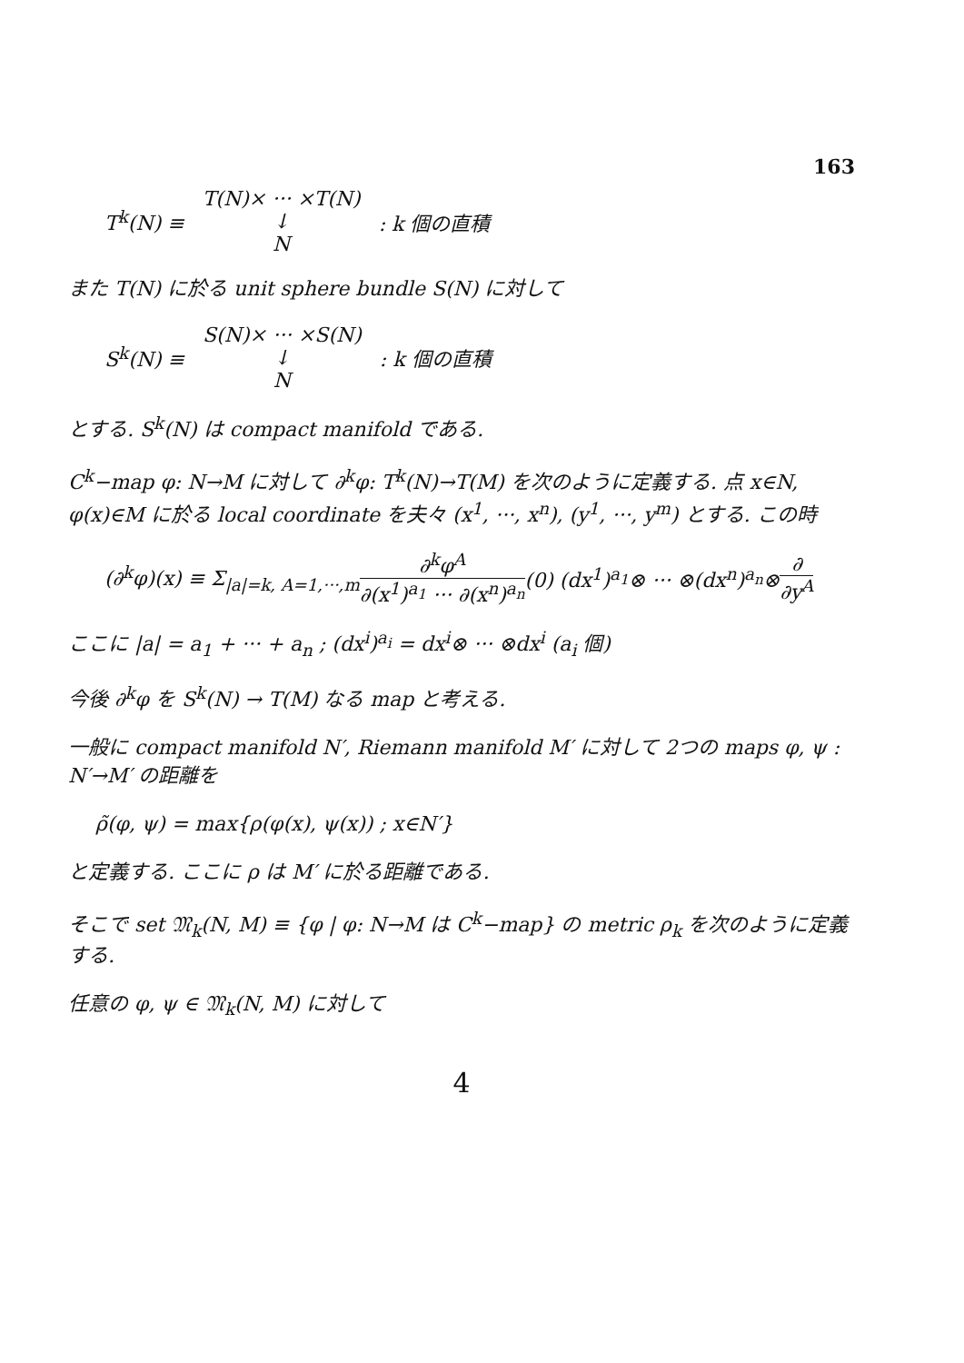163
T<sup>k</sup>(N) ≡
T(N)× ··· ×T(N)
↓
N
: k 個の直積
また T(N) に於る unit sphere bundle S(N) に対して
S<sup>k</sup>(N) ≡
S(N)× ··· ×S(N)
↓
N
: k 個の直積
とする. S<sup>k</sup>(N) は compact manifold である.
C<sup>k</sup>−map φ: N→M に対して ∂<sup>k</sup>φ: T<sup>k</sup>(N)→T(M) を次のように定義する. 点 x∈N, φ(x)∈M に於る local coordinate を夫々 (x<sup>1</sup>, ···, x<sup>n</sup>), (y<sup>1</sup>, ···, y<sup>m</sup>) とする. この時
(∂<sup>k</sup>φ)(x) ≡ Σ<sub>|a|=k, A=1,···,m</sub> ∂<sup>k</sup>φ<sup>A</sup> ∂(x<sup>1</sup>)<sup>a<sub>1</sub></sup> ··· ∂(x<sup>n</sup>)<sup>a<sub>n</sub></sup> (0) (dx<sup>1</sup>)<sup>a<sub>1</sub></sup>⊗ ··· ⊗(dx<sup>n</sup>)<sup>a<sub>n</sub></sup>⊗ ∂ ∂y<sup>A</sup>
ここに |a| = a<sub>1</sub> + ··· + a<sub>n</sub> ; (dx<sup>i</sup>)<sup>a<sub>i</sub></sup> = dx<sup>i</sup>⊗ ··· ⊗dx<sup>i</sup> (a<sub>i</sub> 個)
今後 ∂<sup>k</sup>φ を S<sup>k</sup>(N) → T(M) なる map と考える.
一般に compact manifold N′, Riemann manifold M′ に対して 2つの maps φ, ψ : N′→M′ の距離を
ρ̃(φ, ψ) = max{ρ(φ(x), ψ(x)) ; x∈N′}
と定義する. ここに ρ は M′ に於る距離である.
そこで set 𝔐<sub>k</sub>(N, M) ≡ {φ | φ: N→M は C<sup>k</sup>−map} の metric ρ<sub>k</sub> を次のように定義する.
任意の φ, ψ ∈ 𝔐<sub>k</sub>(N, M) に対して
4